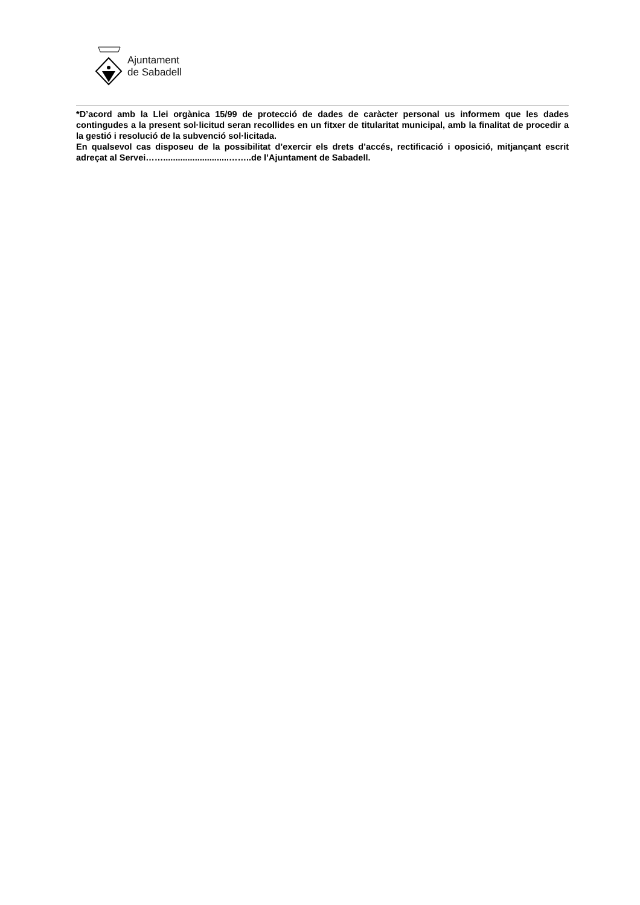Ajuntament
de Sabadell
*D’acord amb la Llei orgànica 15/99 de protecció de dades de caràcter personal us informem que les dades contingudes a la present sol·licitud seran recollides en un fitxer de titularitat municipal, amb la finalitat de procedir a la gestió i resolució de la subvenció sol·licitada.
En qualsevol cas disposeu de la possibilitat d’exercir els drets d’accés, rectificació i oposició, mitjançant escrit adreçat al Servei……...........................……..de l’Ajuntament de Sabadell.